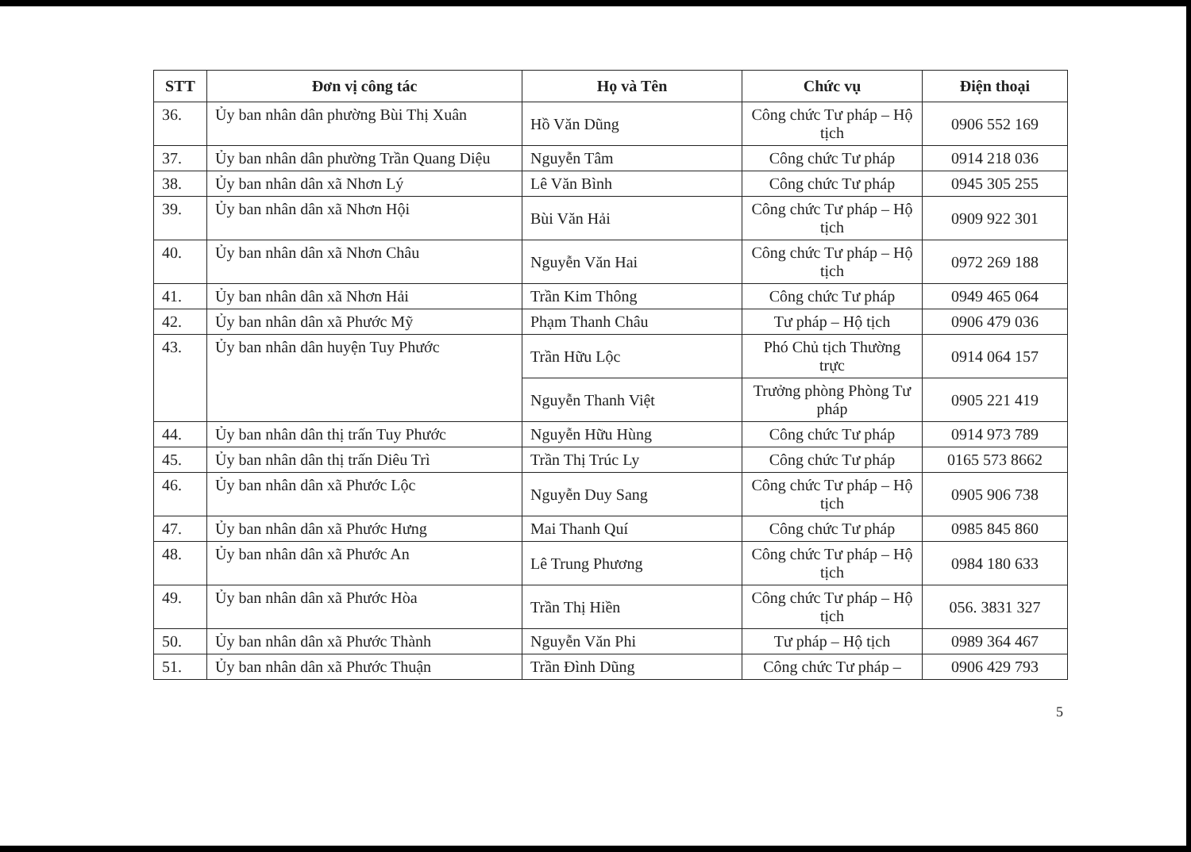| STT | Đơn vị công tác | Họ và Tên | Chức vụ | Điện thoại |
| --- | --- | --- | --- | --- |
| 36. | Ủy ban nhân dân phường Bùi Thị Xuân | Hồ Văn Dũng | Công chức Tư pháp – Hộ tịch | 0906 552 169 |
| 37. | Ủy ban nhân dân phường Trần Quang Diệu | Nguyễn Tâm | Công chức Tư pháp | 0914 218 036 |
| 38. | Ủy ban nhân dân xã Nhơn Lý | Lê Văn Bình | Công chức Tư pháp | 0945 305 255 |
| 39. | Ủy ban nhân dân xã Nhơn Hội | Bùi Văn Hải | Công chức Tư pháp – Hộ tịch | 0909 922 301 |
| 40. | Ủy ban nhân dân xã Nhơn Châu | Nguyễn Văn Hai | Công chức Tư pháp – Hộ tịch | 0972 269 188 |
| 41. | Ủy ban nhân dân xã Nhơn Hải | Trần Kim Thông | Công chức Tư pháp | 0949 465 064 |
| 42. | Ủy ban nhân dân xã Phước Mỹ | Phạm Thanh Châu | Tư pháp – Hộ tịch | 0906 479 036 |
| 43. | Ủy ban nhân dân huyện Tuy Phước | Trần Hữu Lộc | Phó Chủ tịch Thường trực | 0914 064 157 |
| | | Nguyễn Thanh Việt | Trưởng phòng Phòng Tư pháp | 0905 221 419 |
| 44. | Ủy ban nhân dân thị trấn Tuy Phước | Nguyễn Hữu Hùng | Công chức Tư pháp | 0914 973 789 |
| 45. | Ủy ban nhân dân thị trấn Diêu Trì | Trần Thị Trúc Ly | Công chức Tư pháp | 0165 573 8662 |
| 46. | Ủy ban nhân dân xã Phước Lộc | Nguyễn Duy Sang | Công chức Tư pháp – Hộ tịch | 0905 906 738 |
| 47. | Ủy ban nhân dân xã Phước Hưng | Mai Thanh Quí | Công chức Tư pháp | 0985 845 860 |
| 48. | Ủy ban nhân dân xã Phước An | Lê Trung Phương | Công chức Tư pháp – Hộ tịch | 0984 180 633 |
| 49. | Ủy ban nhân dân xã Phước Hòa | Trần Thị Hiền | Công chức Tư pháp – Hộ tịch | 056. 3831 327 |
| 50. | Ủy ban nhân dân xã Phước Thành | Nguyễn Văn Phi | Tư pháp – Hộ tịch | 0989 364 467 |
| 51. | Ủy ban nhân dân xã Phước Thuận | Trần Đình Dũng | Công chức Tư pháp – | 0906 429 793 |
5